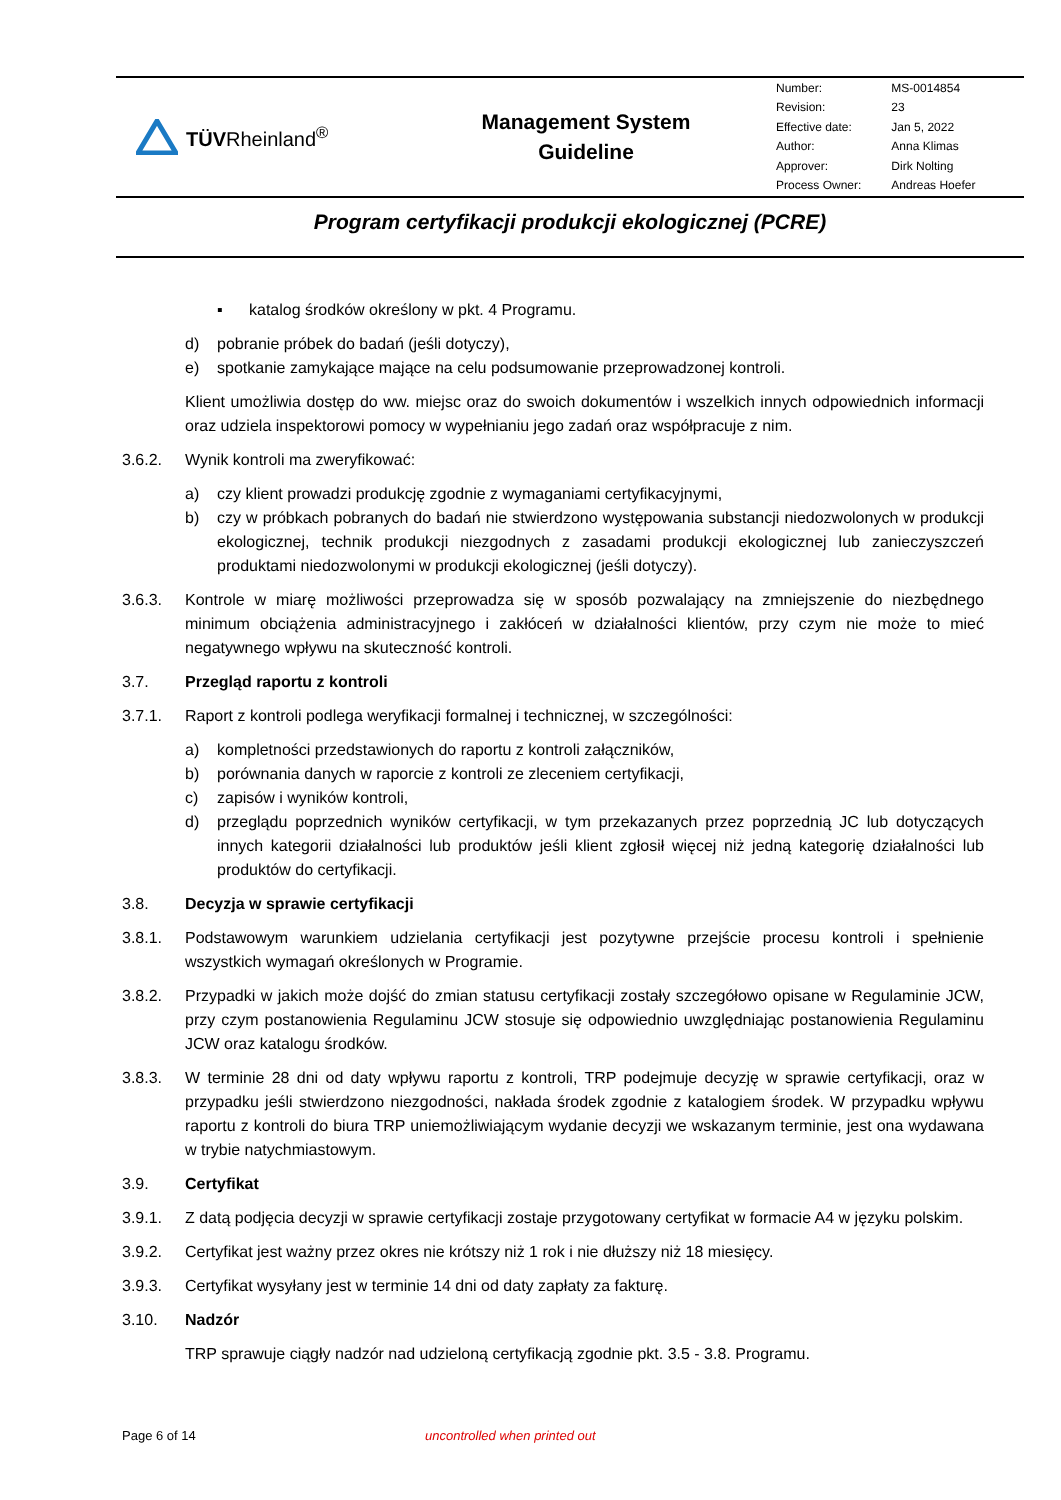TÜVRheinland<sup>®</sup>
Management System
Guideline
| Number: | MS-0014854 |
| Revision: | 23 |
| Effective date: | Jan 5, 2022 |
| Author: | Anna Klimas |
| Approver: | Dirk Nolting |
| Process Owner: | Andreas Hoefer |
Program certyfikacji produkcji ekologicznej (PCRE)
▪ katalog środków określony w pkt. 4 Programu.
d) pobranie próbek do badań (jeśli dotyczy),
e) spotkanie zamykające mające na celu podsumowanie przeprowadzonej kontroli.
Klient umożliwia dostęp do ww. miejsc oraz do swoich dokumentów i wszelkich innych odpowiednich informacji oraz udziela inspektorowi pomocy w wypełnianiu jego zadań oraz współpracuje z nim.
3.6.2. Wynik kontroli ma zweryfikować:
a) czy klient prowadzi produkcję zgodnie z wymaganiami certyfikacyjnymi,
b) czy w próbkach pobranych do badań nie stwierdzono występowania substancji niedozwolonych w produkcji ekologicznej, technik produkcji niezgodnych z zasadami produkcji ekologicznej lub zanieczyszczeń produktami niedozwolonymi w produkcji ekologicznej (jeśli dotyczy).
3.6.3. Kontrole w miarę możliwości przeprowadza się w sposób pozwalający na zmniejszenie do niezbędnego minimum obciążenia administracyjnego i zakłóceń w działalności klientów, przy czym nie może to mieć negatywnego wpływu na skuteczność kontroli.
3.7. Przegląd raportu z kontroli
3.7.1. Raport z kontroli podlega weryfikacji formalnej i technicznej, w szczególności:
a) kompletności przedstawionych do raportu z kontroli załączników,
b) porównania danych w raporcie z kontroli ze zleceniem certyfikacji,
c) zapisów i wyników kontroli,
d) przeglądu poprzednich wyników certyfikacji, w tym przekazanych przez poprzednią JC lub dotyczących innych kategorii działalności lub produktów jeśli klient zgłosił więcej niż jedną kategorię działalności lub produktów do certyfikacji.
3.8. Decyzja w sprawie certyfikacji
3.8.1. Podstawowym warunkiem udzielania certyfikacji jest pozytywne przejście procesu kontroli i spełnienie wszystkich wymagań określonych w Programie.
3.8.2. Przypadki w jakich może dojść do zmian statusu certyfikacji zostały szczegółowo opisane w Regulaminie JCW, przy czym postanowienia Regulaminu JCW stosuje się odpowiednio uwzględniając postanowienia Regulaminu JCW oraz katalogu środków.
3.8.3. W terminie 28 dni od daty wpływu raportu z kontroli, TRP podejmuje decyzję w sprawie certyfikacji, oraz w przypadku jeśli stwierdzono niezgodności, nakłada środek zgodnie z katalogiem środek. W przypadku wpływu raportu z kontroli do biura TRP uniemożliwiającym wydanie decyzji we wskazanym terminie, jest ona wydawana w trybie natychmiastowym.
3.9. Certyfikat
3.9.1. Z datą podjęcia decyzji w sprawie certyfikacji zostaje przygotowany certyfikat w formacie A4 w języku polskim.
3.9.2. Certyfikat jest ważny przez okres nie krótszy niż 1 rok i nie dłuższy niż 18 miesięcy.
3.9.3. Certyfikat wysyłany jest w terminie 14 dni od daty zapłaty za fakturę.
3.10. Nadzór
TRP sprawuje ciągły nadzór nad udzieloną certyfikacją zgodnie pkt. 3.5 - 3.8. Programu.
Page 6 of 14 uncontrolled when printed out